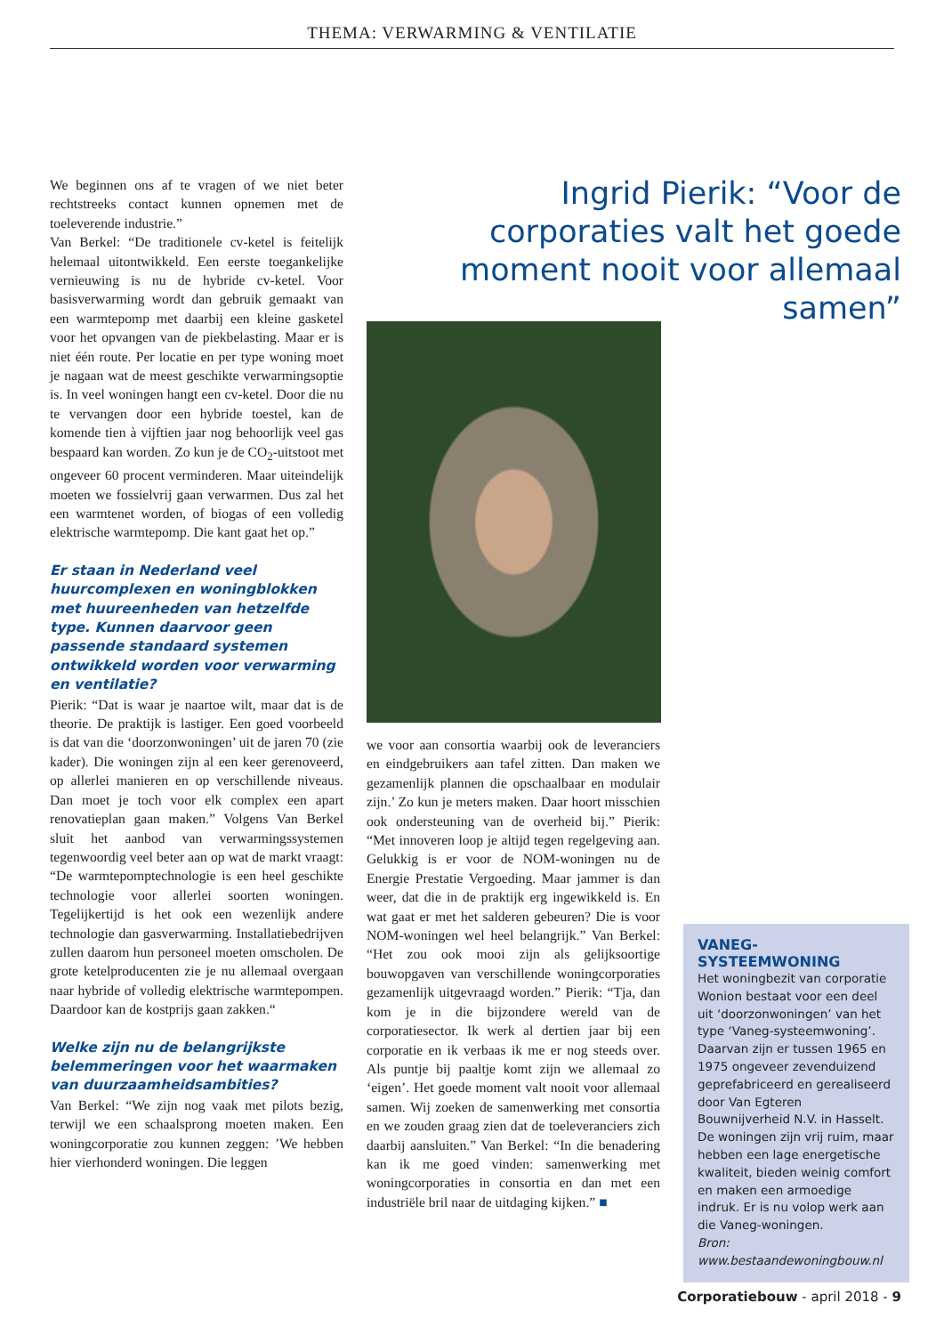THEMA: VERWARMING & VENTILATIE
We beginnen ons af te vragen of we niet beter rechtstreeks contact kunnen opnemen met de toeleverende industrie.”
Van Berkel: “De traditionele cv-ketel is feitelijk helemaal uitontwikkeld. Een eerste toegankelijke vernieuwing is nu de hybride cv-ketel. Voor basisverwarming wordt dan gebruik gemaakt van een warmtepomp met daarbij een kleine gasketel voor het opvangen van de piekbelasting. Maar er is niet één route. Per locatie en per type woning moet je nagaan wat de meest geschikte verwarmingsoptie is. In veel woningen hangt een cv-ketel. Door die nu te vervangen door een hybride toestel, kan de komende tien à vijftien jaar nog behoorlijk veel gas bespaard kan worden. Zo kun je de CO<sub>2</sub>-uitstoot met ongeveer 60 procent verminderen. Maar uiteindelijk moeten we fossielvrij gaan verwarmen. Dus zal het een warmtenet worden, of biogas of een volledig elektrische warmtepomp. Die kant gaat het op.”
Er staan in Nederland veel huurcomplexen en woningblokken met huureenheden van hetzelfde type. Kunnen daarvoor geen passende standaard systemen ontwikkeld worden voor verwarming en ventilatie?
Pierik: “Dat is waar je naartoe wilt, maar dat is de theorie. De praktijk is lastiger. Een goed voorbeeld is dat van die ‘doorzonwoningen’ uit de jaren 70 (zie kader). Die woningen zijn al een keer gerenoveerd, op allerlei manieren en op verschillende niveaus. Dan moet je toch voor elk complex een apart renovatieplan gaan maken.” Volgens Van Berkel sluit het aanbod van verwarmingssystemen tegenwoordig veel beter aan op wat de markt vraagt: “De warmtepomptechnologie is een heel geschikte technologie voor allerlei soorten woningen. Tegelijkertijd is het ook een wezenlijk andere technologie dan gasverwarming. Installatiebedrijven zullen daarom hun personeel moeten omscholen. De grote ketelproducenten zie je nu allemaal overgaan naar hybride of volledig elektrische warmtepompen. Daardoor kan de kostprijs gaan zakken.“
Welke zijn nu de belangrijkste belemmeringen voor het waarmaken van duurzaamheidsambities?
Van Berkel: “We zijn nog vaak met pilots bezig, terwijl we een schaalsprong moeten maken. Een woningcorporatie zou kunnen zeggen: ’We hebben hier vierhonderd woningen. Die leggen
Ingrid Pierik: “Voor de corporaties valt het goede moment nooit voor allemaal samen”
we voor aan consortia waarbij ook de leveranciers en eindgebruikers aan tafel zitten. Dan maken we gezamenlijk plannen die opschaalbaar en modulair zijn.’ Zo kun je meters maken. Daar hoort misschien ook ondersteuning van de overheid bij.” Pierik: “Met innoveren loop je altijd tegen regelgeving aan. Gelukkig is er voor de NOM-woningen nu de Energie Prestatie Vergoeding. Maar jammer is dan weer, dat die in de praktijk erg ingewikkeld is. En wat gaat er met het salderen gebeuren? Die is voor NOM-woningen wel heel belangrijk.” Van Berkel: “Het zou ook mooi zijn als gelijksoortige bouwopgaven van verschillende woningcorporaties gezamenlijk uitgevraagd worden.” Pierik: “Tja, dan kom je in die bijzondere wereld van de corporatiesector. Ik werk al dertien jaar bij een corporatie en ik verbaas ik me er nog steeds over. Als puntje bij paaltje komt zijn we allemaal zo ‘eigen’. Het goede moment valt nooit voor allemaal samen. Wij zoeken de samenwerking met consortia en we zouden graag zien dat de toeleveranciers zich daarbij aansluiten.” Van Berkel: “In die benadering kan ik me goed vinden: samenwerking met woningcorporaties in consortia en dan met een industriële bril naar de uitdaging kijken.” ■
VANEG-
SYSTEEMWONING
Het woningbezit van corporatie Wonion bestaat voor een deel uit ‘doorzonwoningen’ van het type ‘Vaneg-systeemwoning’. Daarvan zijn er tussen 1965 en 1975 ongeveer zevenduizend geprefabriceerd en gerealiseerd door Van Egteren Bouwnijverheid N.V. in Hasselt. De woningen zijn vrij ruim, maar hebben een lage energetische kwaliteit, bieden weinig comfort en maken een armoedige indruk. Er is nu volop werk aan die Vaneg-woningen.
Bron: www.bestaandewoningbouw.nl
Corporatiebouw - april 2018 - 9